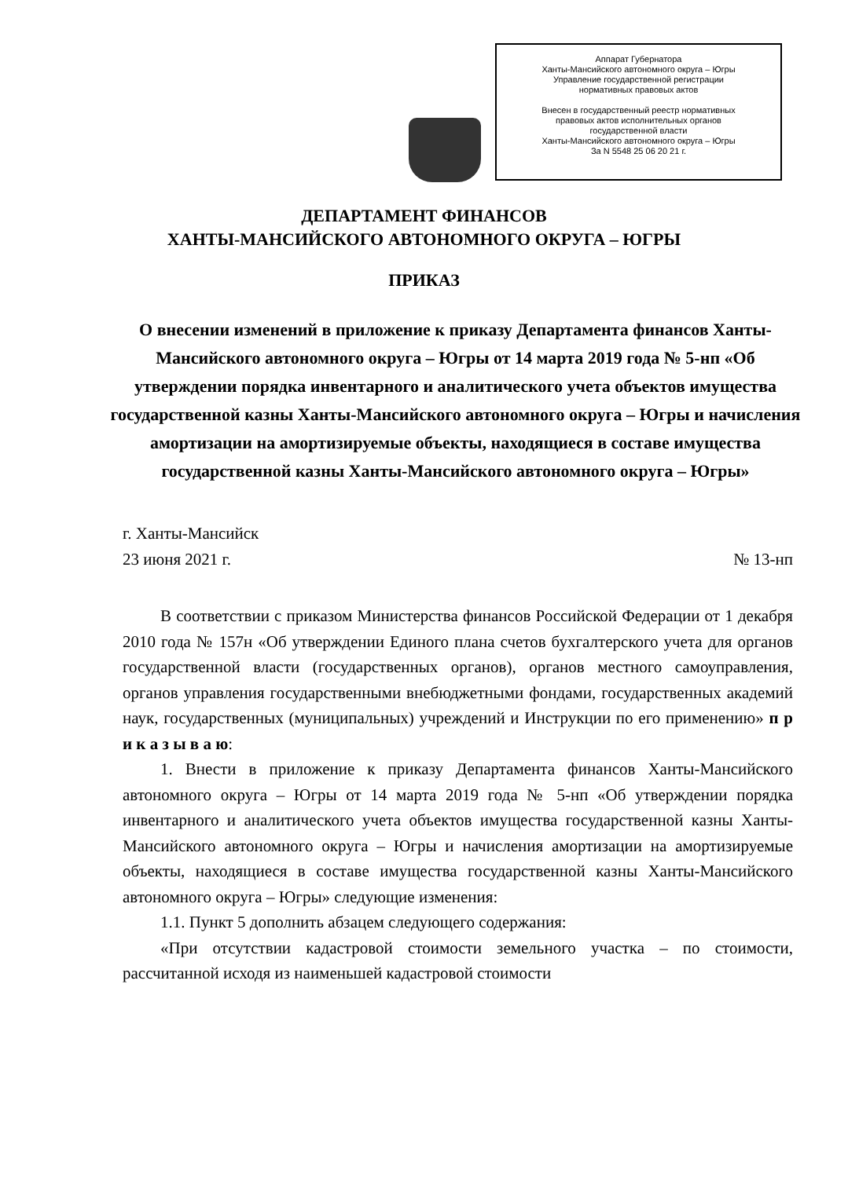Аппарат Губернатора
Ханты-Мансийского автономного округа – Югры
Управление государственной регистрации
нормативных правовых актов
Внесен в государственный реестр нормативных
правовых актов исполнительных органов
государственной власти
Ханты-Мансийского автономного округа – Югры
За N 5548 25 06 20 21 г.
ДЕПАРТАМЕНТ ФИНАНСОВ
ХАНТЫ-МАНСИЙСКОГО АВТОНОМНОГО ОКРУГА – ЮГРЫ
ПРИКАЗ
О внесении изменений в приложение к приказу Департамента финансов Ханты-Мансийского автономного округа – Югры от 14 марта 2019 года № 5-нп «Об утверждении порядка инвентарного и аналитического учета объектов имущества государственной казны Ханты-Мансийского автономного округа – Югры и начисления амортизации на амортизируемые объекты, находящиеся в составе имущества государственной казны Ханты-Мансийского автономного округа – Югры»
г. Ханты-Мансийск
23 июня 2021 г. № 13-нп
В соответствии с приказом Министерства финансов Российской Федерации от 1 декабря 2010 года № 157н «Об утверждении Единого плана счетов бухгалтерского учета для органов государственной власти (государственных органов), органов местного самоуправления, органов управления государственными внебюджетными фондами, государственных академий наук, государственных (муниципальных) учреждений и Инструкции по его применению» п р и к а з ы в а ю:
1. Внести в приложение к приказу Департамента финансов Ханты-Мансийского автономного округа – Югры от 14 марта 2019 года № 5-нп «Об утверждении порядка инвентарного и аналитического учета объектов имущества государственной казны Ханты-Мансийского автономного округа – Югры и начисления амортизации на амортизируемые объекты, находящиеся в составе имущества государственной казны Ханты-Мансийского автономного округа – Югры» следующие изменения:
1.1. Пункт 5 дополнить абзацем следующего содержания:
«При отсутствии кадастровой стоимости земельного участка – по стоимости, рассчитанной исходя из наименьшей кадастровой стоимости